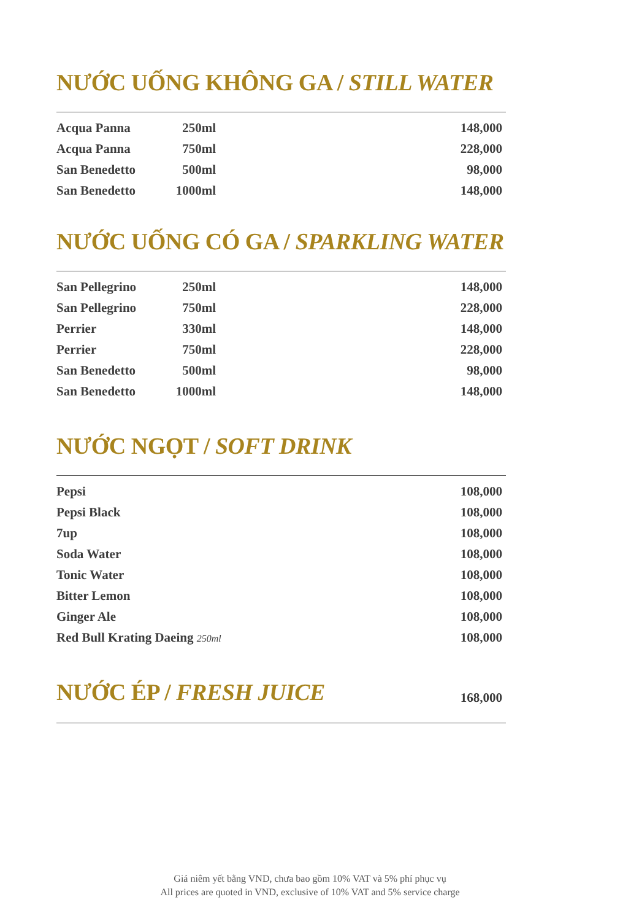NƯỚC UỐNG KHÔNG GA / STILL WATER
| Acqua Panna | 250ml | 148,000 |
| Acqua Panna | 750ml | 228,000 |
| San Benedetto | 500ml | 98,000 |
| San Benedetto | 1000ml | 148,000 |
NƯỚC UỐNG CÓ GA / SPARKLING WATER
| San Pellegrino | 250ml | 148,000 |
| San Pellegrino | 750ml | 228,000 |
| Perrier | 330ml | 148,000 |
| Perrier | 750ml | 228,000 |
| San Benedetto | 500ml | 98,000 |
| San Benedetto | 1000ml | 148,000 |
NƯỚC NGỌT / SOFT DRINK
| Pepsi | 108,000 |
| Pepsi Black | 108,000 |
| 7up | 108,000 |
| Soda Water | 108,000 |
| Tonic Water | 108,000 |
| Bitter Lemon | 108,000 |
| Ginger Ale | 108,000 |
| Red Bull Krating Daeing 250ml | 108,000 |
NƯỚC ÉP / FRESH JUICE
168,000
Giá niêm yết bằng VND, chưa bao gồm 10% VAT và 5% phí phục vụ
All prices are quoted in VND, exclusive of 10% VAT and 5% service charge